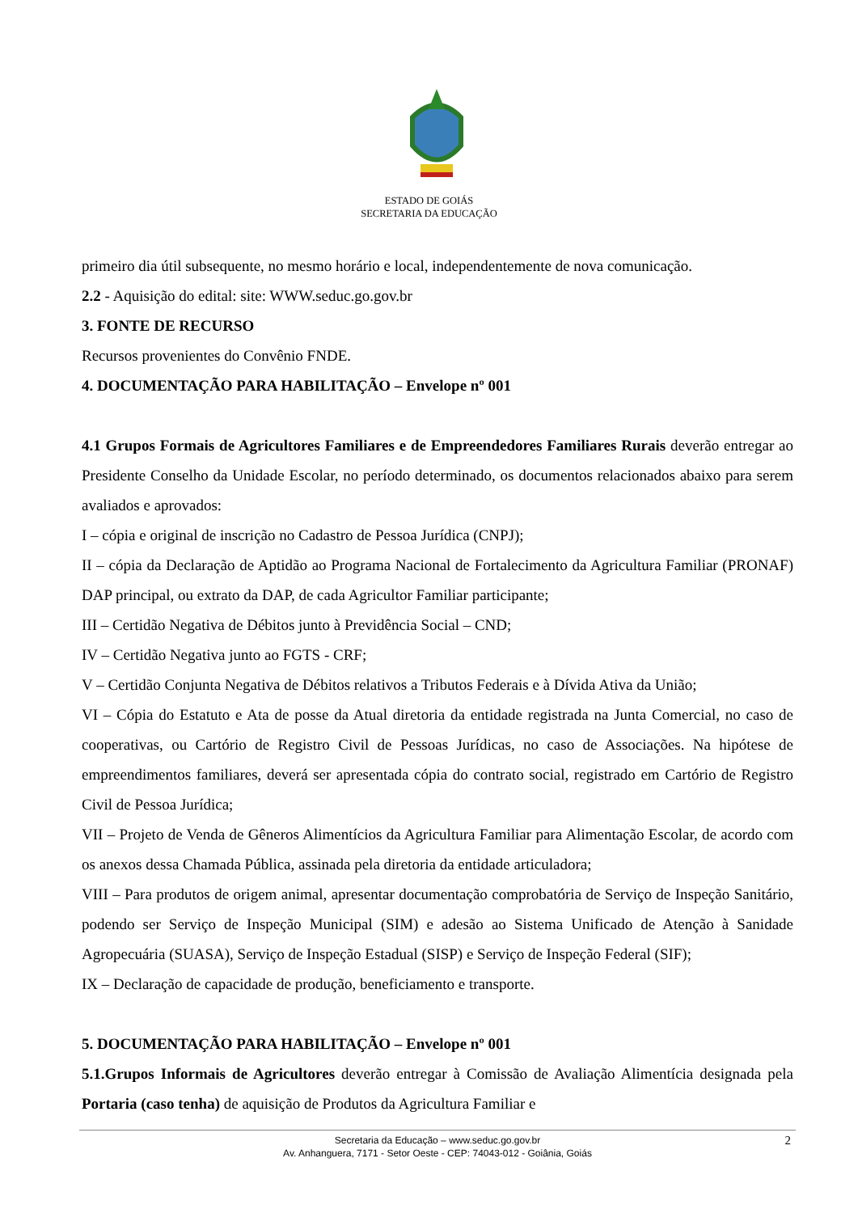ESTADO DE GOIÁS
SECRETARIA DA EDUCAÇÃO
primeiro dia útil subsequente, no mesmo horário e local, independentemente de nova comunicação.
2.2 - Aquisição do edital: site: WWW.seduc.go.gov.br
3. FONTE DE RECURSO
Recursos provenientes do Convênio FNDE.
4. DOCUMENTAÇÃO PARA HABILITAÇÃO – Envelope nº 001
4.1 Grupos Formais de Agricultores Familiares e de Empreendedores Familiares Rurais deverão entregar ao Presidente Conselho da Unidade Escolar, no período determinado, os documentos relacionados abaixo para serem avaliados e aprovados:
I – cópia e original de inscrição no Cadastro de Pessoa Jurídica (CNPJ);
II – cópia da Declaração de Aptidão ao Programa Nacional de Fortalecimento da Agricultura Familiar (PRONAF) DAP principal, ou extrato da DAP, de cada Agricultor Familiar participante;
III – Certidão Negativa de Débitos junto à Previdência Social – CND;
IV – Certidão Negativa junto ao FGTS - CRF;
V – Certidão Conjunta Negativa de Débitos relativos a Tributos Federais e à Dívida Ativa da União;
VI – Cópia do Estatuto e Ata de posse da Atual diretoria da entidade registrada na Junta Comercial, no caso de cooperativas, ou Cartório de Registro Civil de Pessoas Jurídicas, no caso de Associações. Na hipótese de empreendimentos familiares, deverá ser apresentada cópia do contrato social, registrado em Cartório de Registro Civil de Pessoa Jurídica;
VII – Projeto de Venda de Gêneros Alimentícios da Agricultura Familiar para Alimentação Escolar, de acordo com os anexos dessa Chamada Pública, assinada pela diretoria da entidade articuladora;
VIII – Para produtos de origem animal, apresentar documentação comprobatória de Serviço de Inspeção Sanitário, podendo ser Serviço de Inspeção Municipal (SIM) e adesão ao Sistema Unificado de Atenção à Sanidade Agropecuária (SUASA), Serviço de Inspeção Estadual (SISP) e Serviço de Inspeção Federal (SIF);
IX – Declaração de capacidade de produção, beneficiamento e transporte.
5. DOCUMENTAÇÃO PARA HABILITAÇÃO – Envelope nº 001
5.1.Grupos Informais de Agricultores deverão entregar à Comissão de Avaliação Alimentícia designada pela Portaria (caso tenha) de aquisição de Produtos da Agricultura Familiar e
Secretaria da Educação – www.seduc.go.gov.br
Av. Anhanguera, 7171 - Setor Oeste - CEP: 74043-012 - Goiânia, Goiás
2